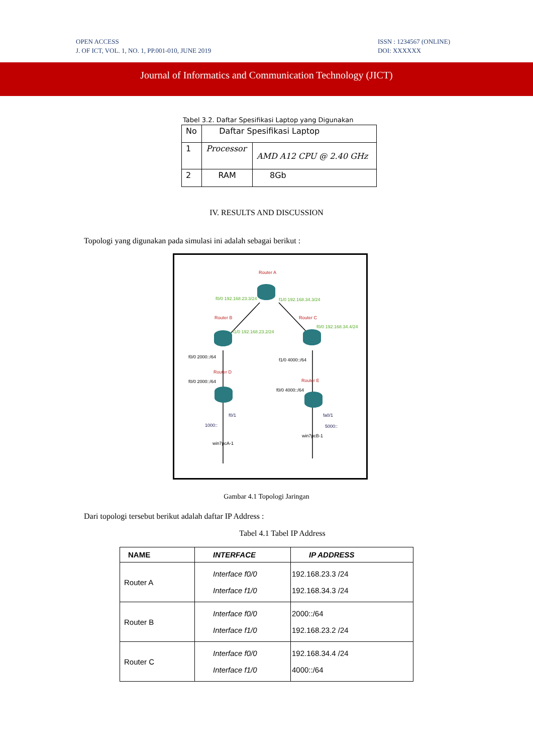OPEN ACCESS
J. OF ICT, VOL. 1, NO. 1, PP.001-010, JUNE 2019
ISSN : 1234567 (ONLINE)
DOI: XXXXXX
Journal of Informatics and Communication Technology (JICT)
Tabel 3.2. Daftar Spesifikasi Laptop yang Digunakan
| No | Daftar Spesifikasi Laptop | |
| 1 | Processor | AMD A12 CPU @ 2.40 GHz |
| 2 | RAM | 8Gb |
IV. RESULTS AND DISCUSSION
Topologi yang digunakan pada simulasi ini adalah sebagai berikut :
Router A
f0/0 192.168.23.3/24 f1/0 192.168.34.3/24
Router B Router C
f1/0 192.168.23.2/24
f0/0 192.168.34.4/24
f0/0 2000::/64
f1/0 4000::/64
Router D
Router E
f0/0 2000::/64
f0/0 4000::/64
f0/1 fa0/1
1000:: 5000::
win7pcB-1
win7pcA-1
Gambar 4.1 Topologi Jaringan
Dari topologi tersebut berikut adalah daftar IP Address :
Tabel 4.1 Tabel IP Address
| NAME | INTERFACE | IP ADDRESS |
| --- | --- | --- |
| Router A | Interface f0/0 Interface f1/0 | 192.168.23.3 /24 192.168.34.3 /24 |
| Router B | Interface f0/0 Interface f1/0 | 2000::/64 192.168.23.2 /24 |
| Router C | Interface f0/0 Interface f1/0 | 192.168.34.4 /24 4000::/64 |